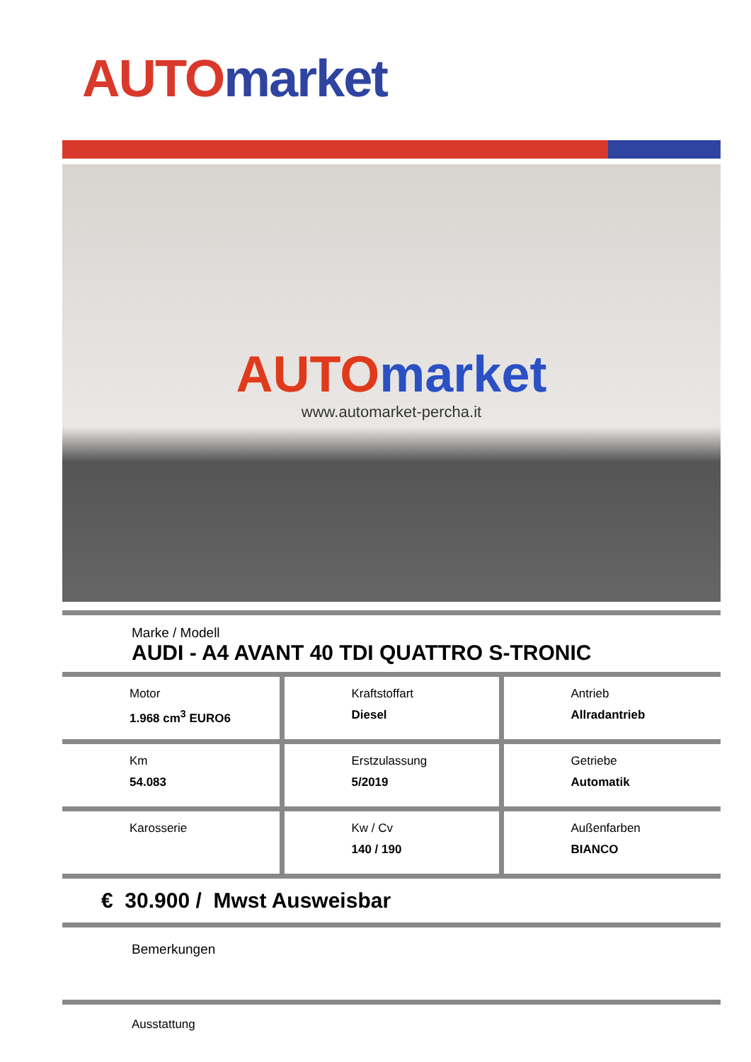AUTO market
AUTO market
www.automarket-percha.it
Marke / Modell
AUDI - A4 AVANT 40 TDI QUATTRO S-TRONIC
| Motor 1.968 cm<sup>3</sup> EURO6 | Kraftstoffart Diesel | Antrieb Allradantrieb |
| Km 54.083 | Erstzulassung 5/2019 | Getriebe Automatik |
| Karosserie | Kw / Cv 140 / 190 | Außenfarben BIANCO |
€ 30.900 / Mwst Ausweisbar
Bemerkungen
Ausstattung